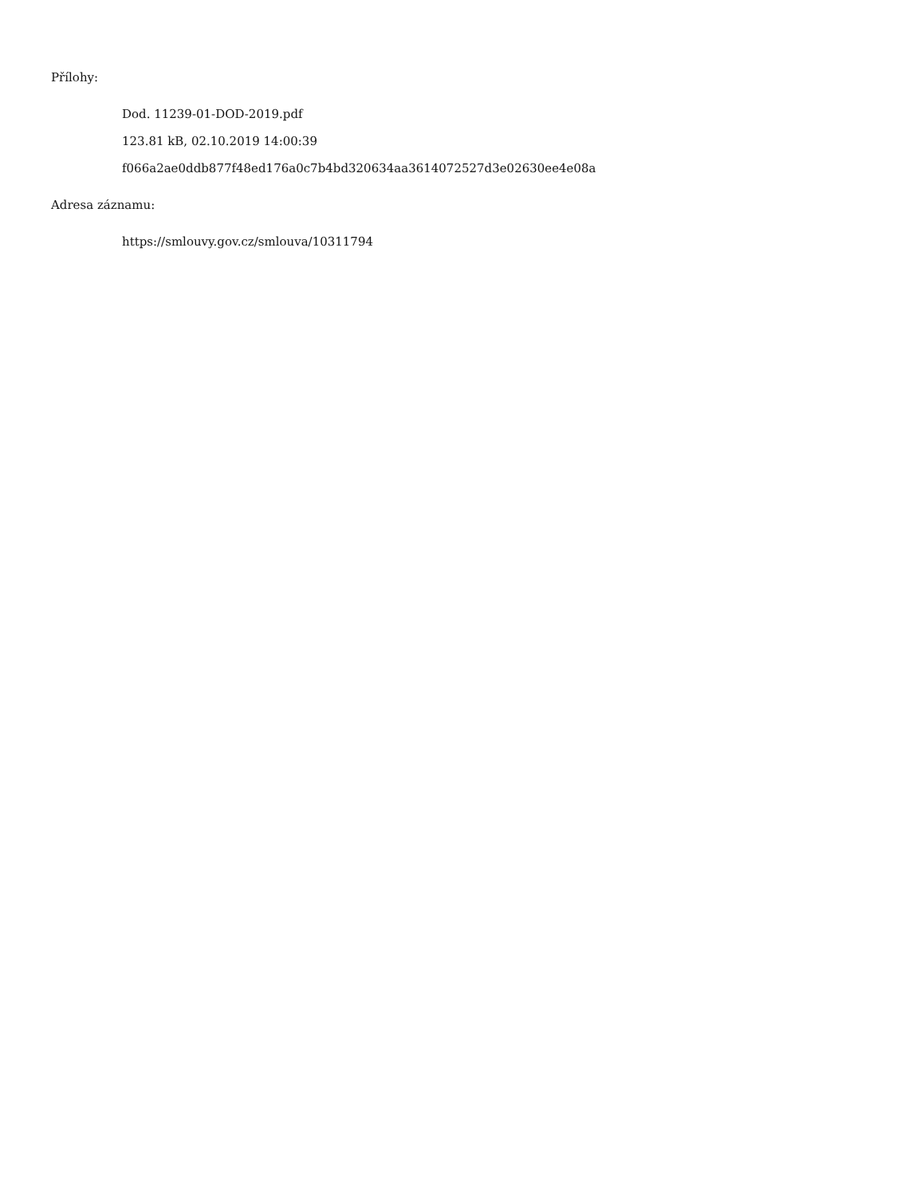Přílohy:
Dod. 11239-01-DOD-2019.pdf
123.81 kB, 02.10.2019 14:00:39
f066a2ae0ddb877f48ed176a0c7b4bd320634aa3614072527d3e02630ee4e08a
Adresa záznamu:
https://smlouvy.gov.cz/smlouva/10311794